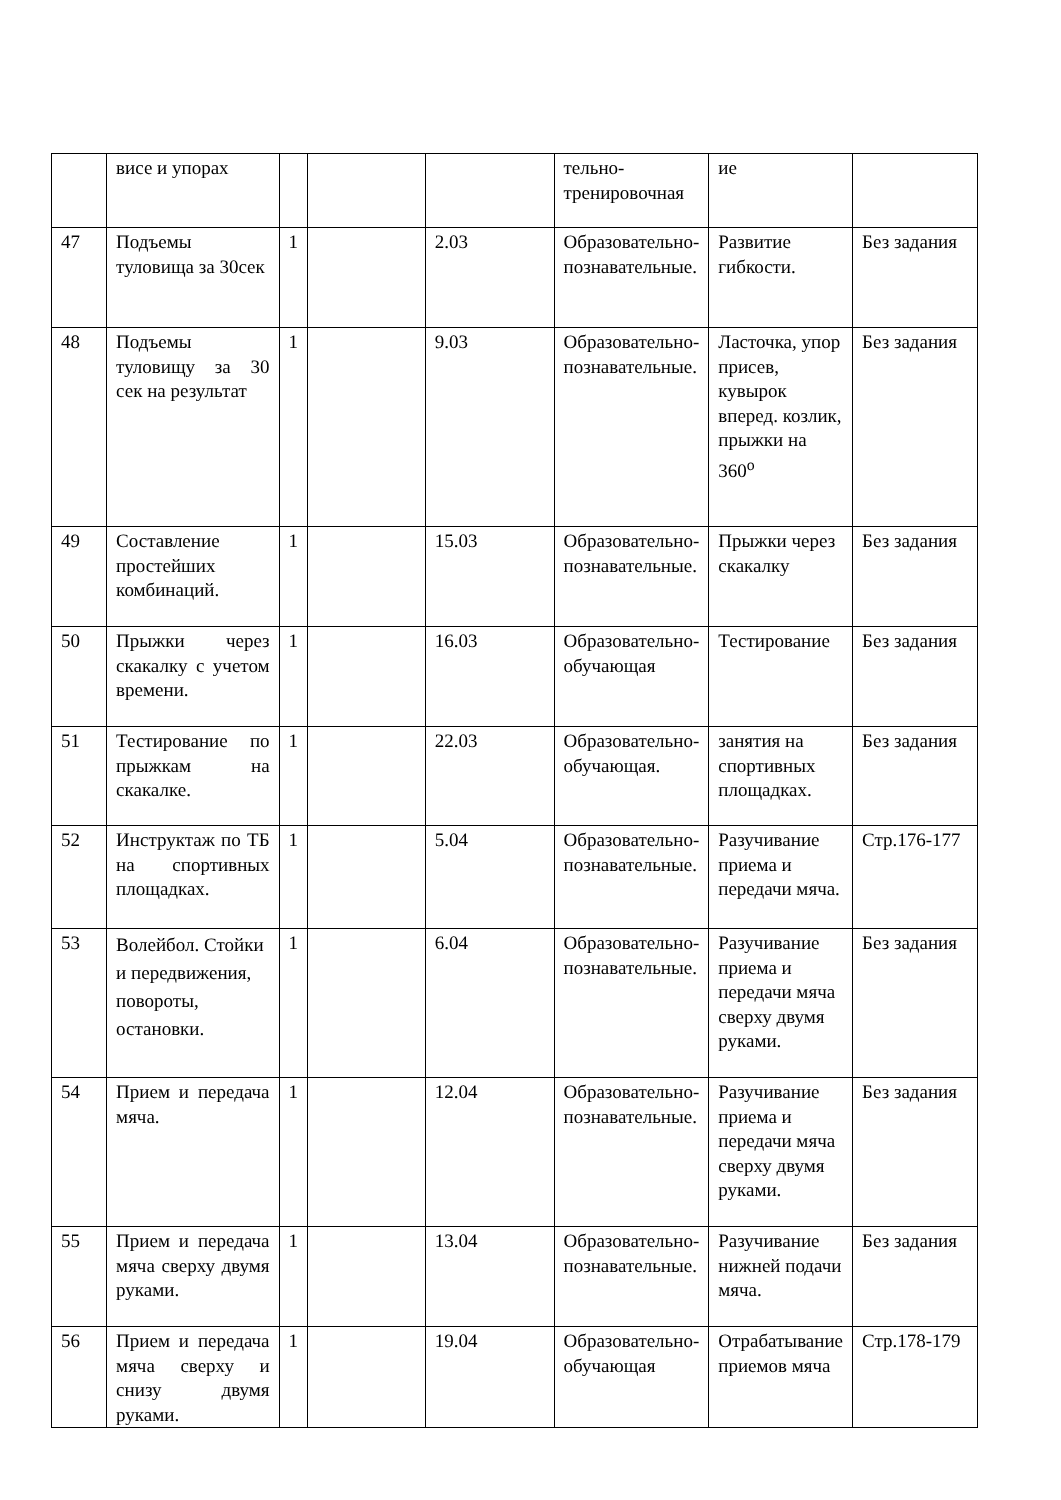| | висе и упорах | | | | тельно-тренировочная | ие | |
| 47 | Подъемы туловища за 30сек | 1 | | 2.03 | Образовательно-познавательные. | Развитие гибкости. | Без задания |
| 48 | Подъемы туловищу за 30 сек на результат | 1 | | 9.03 | Образовательно-познавательные. | Ласточка, упор присев, кувырок вперед. козлик, прыжки на 360<sup>о</sup> | Без задания |
| 49 | Составление простейших комбинаций. | 1 | | 15.03 | Образовательно-познавательные. | Прыжки через скакалку | Без задания |
| 50 | Прыжки через скакалку с учетом времени. | 1 | | 16.03 | Образовательно-обучающая | Тестирование | Без задания |
| 51 | Тестирование по прыжкам на скакалке. | 1 | | 22.03 | Образовательно-обучающая. | занятия на спортивных площадках. | Без задания |
| 52 | Инструктаж по ТБ на спортивных площадках. | 1 | | 5.04 | Образовательно-познавательные. | Разучивание приема и передачи мяча. | Стр.176-177 |
| 53 | Волейбол. Стойки и передвижения, повороты, остановки. | 1 | | 6.04 | Образовательно-познавательные. | Разучивание приема и передачи мяча сверху двумя руками. | Без задания |
| 54 | Прием и передача мяча. | 1 | | 12.04 | Образовательно-познавательные. | Разучивание приема и передачи мяча сверху двумя руками. | Без задания |
| 55 | Прием и передача мяча сверху двумя руками. | 1 | | 13.04 | Образовательно-познавательные. | Разучивание нижней подачи мяча. | Без задания |
| 56 | Прием и передача мяча сверху и снизу двумя руками. | 1 | | 19.04 | Образовательно-обучающая | Отрабатывание приемов мяча | Стр.178-179 |